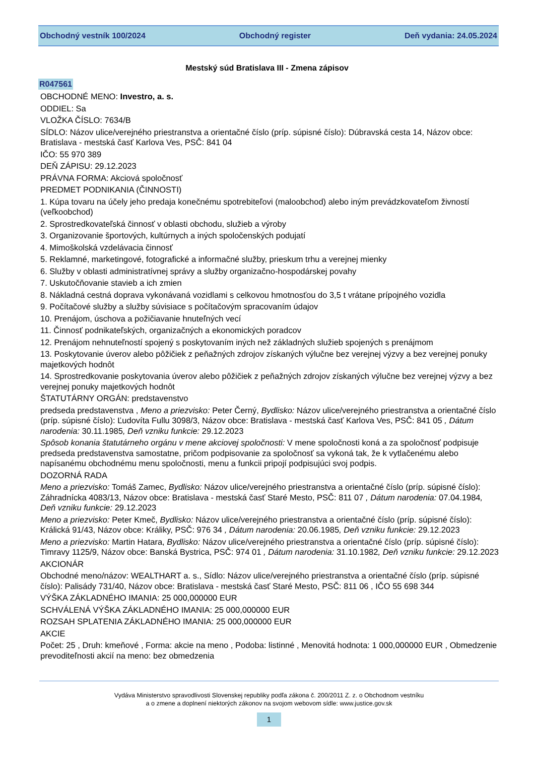Obchodný vestník 100/2024 Obchodný register Deň vydania: 24.05.2024
Mestský súd Bratislava III - Zmena zápisov
R047561
OBCHODNÉ MENO: Investro, a. s.
ODDIEL: Sa
VLOŽKA ČÍSLO: 7634/B
SÍDLO: Názov ulice/verejného priestranstva a orientačné číslo (príp. súpisné číslo): Dúbravská cesta 14, Názov obce: Bratislava - mestská časť Karlova Ves, PSČ: 841 04
IČO: 55 970 389
DEŇ ZÁPISU: 29.12.2023
PRÁVNA FORMA: Akciová spoločnosť
PREDMET PODNIKANIA (ČINNOSTI)
1. Kúpa tovaru na účely jeho predaja konečnému spotrebiteľovi (maloobchod) alebo iným prevádzkovateľom živností (veľkoobchod)
2. Sprostredkovateľská činnosť v oblasti obchodu, služieb a výroby
3. Organizovanie športových, kultúrnych a iných spoločenských podujatí
4. Mimoškolská vzdelávacia činnosť
5. Reklamné, marketingové, fotografické a informačné služby, prieskum trhu a verejnej mienky
6. Služby v oblasti administratívnej správy a služby organizačno-hospodárskej povahy
7. Uskutočňovanie stavieb a ich zmien
8. Nákladná cestná doprava vykonávaná vozidlami s celkovou hmotnosťou do 3,5 t vrátane prípojného vozidla
9. Počítačové služby a služby súvisiace s počítačovým spracovaním údajov
10. Prenájom, úschova a požičiavanie hnuteľných vecí
11. Činnosť podnikateľských, organizačných a ekonomických poradcov
12. Prenájom nehnuteľností spojený s poskytovaním iných než základných služieb spojených s prenájmom
13. Poskytovanie úverov alebo pôžičiek z peňažných zdrojov získaných výlučne bez verejnej výzvy a bez verejnej ponuky majetkových hodnôt
14. Sprostredkovanie poskytovania úverov alebo pôžičiek z peňažných zdrojov získaných výlučne bez verejnej výzvy a bez verejnej ponuky majetkových hodnôt
ŠTATUTÁRNY ORGÁN: predstavenstvo
predseda predstavenstva , Meno a priezvisko: Peter Černý, Bydlisko: Názov ulice/verejného priestranstva a orientačné číslo (príp. súpisné číslo): Ľudovíta Fullu 3098/3, Názov obce: Bratislava - mestská časť Karlova Ves, PSČ: 841 05 , Dátum narodenia: 30.11.1985, Deň vzniku funkcie: 29.12.2023
Spôsob konania štatutárneho orgánu v mene akciovej spoločnosti: V mene spoločnosti koná a za spoločnosť podpisuje predseda predstavenstva samostatne, pričom podpisovanie za spoločnosť sa vykoná tak, že k vytlačenému alebo napísanému obchodnému menu spoločnosti, menu a funkcii pripojí podpisujúci svoj podpis.
DOZORNÁ RADA
Meno a priezvisko: Tomáš Zamec, Bydlisko: Názov ulice/verejného priestranstva a orientačné číslo (príp. súpisné číslo): Záhradnícka 4083/13, Názov obce: Bratislava - mestská časť Staré Mesto, PSČ: 811 07 , Dátum narodenia: 07.04.1984, Deň vzniku funkcie: 29.12.2023
Meno a priezvisko: Peter Kmeč, Bydlisko: Názov ulice/verejného priestranstva a orientačné číslo (príp. súpisné číslo): Králická 91/43, Názov obce: Králiky, PSČ: 976 34 , Dátum narodenia: 20.06.1985, Deň vzniku funkcie: 29.12.2023
Meno a priezvisko: Martin Hatara, Bydlisko: Názov ulice/verejného priestranstva a orientačné číslo (príp. súpisné číslo): Timravy 1125/9, Názov obce: Banská Bystrica, PSČ: 974 01 , Dátum narodenia: 31.10.1982, Deň vzniku funkcie: 29.12.2023
AKCIONÁR
Obchodné meno/názov: WEALTHART a. s., Sídlo: Názov ulice/verejného priestranstva a orientačné číslo (príp. súpisné číslo): Palisády 731/40, Názov obce: Bratislava - mestská časť Staré Mesto, PSČ: 811 06 , IČO 55 698 344
VÝŠKA ZÁKLADNÉHO IMANIA: 25 000,000000 EUR
SCHVÁLENÁ VÝŠKA ZÁKLADNÉHO IMANIA: 25 000,000000 EUR
ROZSAH SPLATENIA ZÁKLADNÉHO IMANIA: 25 000,000000 EUR
AKCIE
Počet: 25 , Druh: kmeňové , Forma: akcie na meno , Podoba: listinné , Menovitá hodnota: 1 000,000000 EUR , Obmedzenie prevoditeľnosti akcií na meno: bez obmedzenia
Vydáva Ministerstvo spravodlivosti Slovenskej republiky podľa zákona č. 200/2011 Z. z. o Obchodnom vestníku
a o zmene a doplnení niektorých zákonov na svojom webovom sídle: www.justice.gov.sk
1